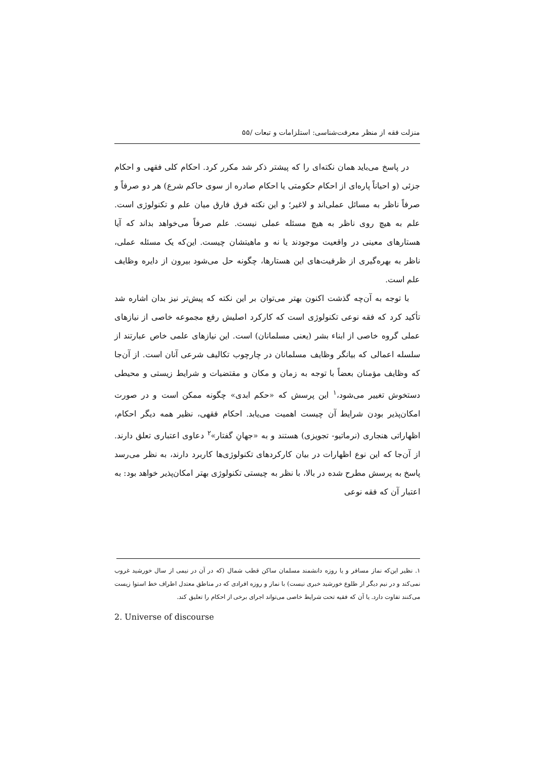منزلت فقه از منظر معرفت‌شناسی: استلزامات و تبعات /۵۵
در پاسخ می‌باید همان نکته‌ای را که پیشتر ذکر شد مکرر کرد. احکام کلی فقهی و احکام جزئی (و احیاناً پاره‌ای از احکام حکومتی یا احکام صادره از سوی حاکم شرع) هر دو صرفاً و صرفاً ناظر به مسائل عملی‌اند و لاغیر؛ و این نکته فرق فارق میان علم و تکنولوژی است. علم به هیچ روی ناظر به هیچ مسئله عملی نیست. علم صرفاً می‌خواهد بداند که آیا هستارهای معینی در واقعیت موجودند یا نه و ماهیتشان چیست. این‌که یک مسئله عملی، ناظر به بهره‌گیری از ظرفیت‌های این هستارها، چگونه حل می‌شود بیرون از دایره وظایف علم است.
با توجه به آن‌چه گذشت اکنون بهتر می‌توان بر این نکته که پیش‌تر نیز بدان اشاره شد تأکید کرد که فقه نوعی تکنولوژی است که کارکرد اصلیش رفع مجموعه خاصی از نیازهای عملی گروه خاصی از ابناء بشر (یعنی مسلمانان) است. این نیازهای علمی خاص عبارتند از سلسله اعمالی که بیانگر وظایف مسلمانان در چارچوب تکالیف شرعی آنان است. از آن‌جا که وظایف مؤمنان بعضاً با توجه به زمان و مکان و مقتضیات و شرایط زیستی و محیطی دستخوش تغییر می‌شود،<sup>۱</sup> این پرسش که «حکم ابدی» چگونه ممکن است و در صورت امکان‌پذیر بودن شرایط آن چیست اهمیت می‌یابد. احکام فقهی، نظیر همه دیگر احکام، اظهاراتی هنجاری (نرماتیو- تجویزی) هستند و به «جهانِ گفتار»<sup>۲</sup> دعاوی اعتباری تعلق دارند. از آن‌جا که این نوع اظهارات در بیان کارکردهای تکنولوژی‌ها کاربرد دارند، به نظر می‌رسد پاسخ به پرسش مطرح شده در بالا، با نظر به چیستی تکنولوژی بهتر امکان‌پذیر خواهد بود: به اعتبار آن که فقه نوعی
۱. نظیر این‌که نماز مسافر و یا روزه دانشمند مسلمان ساکن قطب شمال (که در آن در نیمی از سال خورشید غروب نمی‌کند و در نیم دیگر از طلوع خورشید خبری نیست) با نماز و روزه افرادی که در مناطق معتدل اطراف خط استوا زیست می‌کنند تفاوت دارد. یا آن که فقیه تحت شرایط خاصی می‌تواند اجرای برخی از احکام را تعلیق کند.
2. Universe of discourse